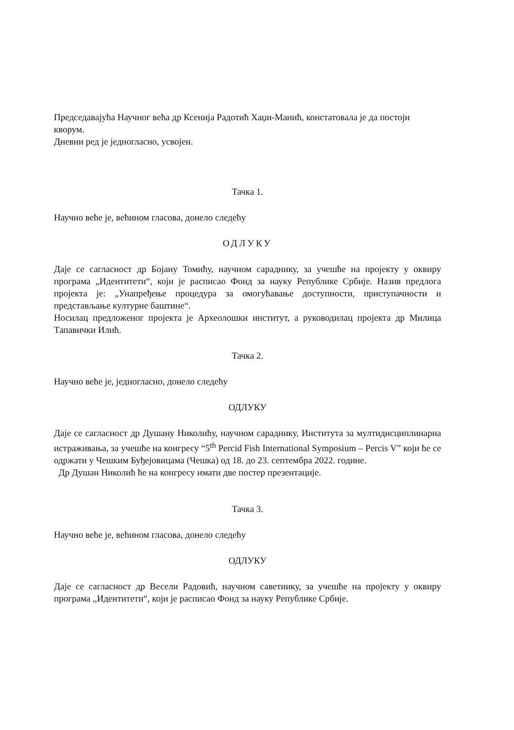Председавајућа Научног већа др Ксенија Радотић Хаџи-Манић, констатовала је да постоји кворум.
Дневни ред је једногласно, усвојен.
Тачка 1.
Научно веће је, већином гласова, донело следећу
ОДЛУКУ
Даје се сагласност др Бојану Томићу, научном сараднику, за учешће на пројекту у оквиру програма „Идентитети“, који је расписао Фонд за науку Републике Србије. Назив предлога пројекта је: „Унапређење процедура за омогућавање доступности, приступачности и представљање културне баштине“.
Носилац предложеног пројекта је Археолошки институт, а руководилац пројекта др Милица Тапавички Илић.
Тачка 2.
Научно веће је, једногласно, донело следећу
ОДЛУКУ
Даје се сагласност др Душану Николићу, научном сараднику, Института за мултидисциплинарна истраживања, за учешће на конгресу “5<sup>th</sup> Percid Fish International Symposium – Percis V” који ће се одржати у Чешким Буђејовицама (Чешка) од 18. до 23. септембра 2022. године.
Др Душан Николић ће на конгресу имати две постер презентације.
Тачка 3.
Научно веће је, већином гласова, донело следећу
ОДЛУКУ
Даје се сагласност др Весели Радовић, научном саветнику, за учешће на пројекту у оквиру програма „Идентитети“, који је расписао Фонд за науку Републике Србије.